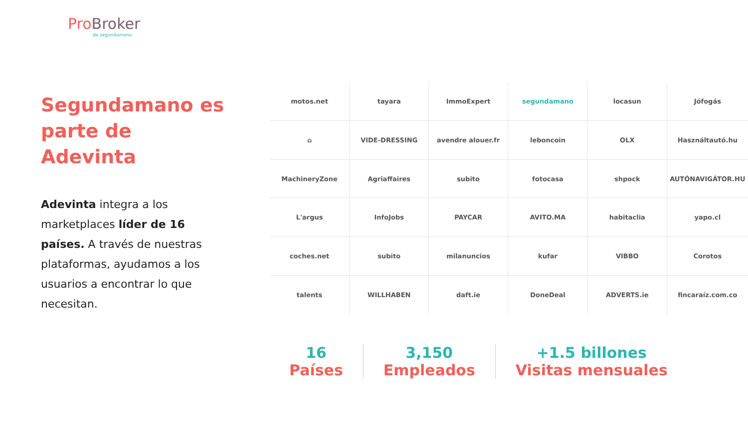ProBroker
de segundamano
Segundamano es parte de Adevinta
Adevinta integra a los marketplaces líder de 16 países. A través de nuestras plataformas, ayudamos a los usuarios a encontrar lo que necesitan.
| motos.net | tayara | ImmoExpert | segundamano | locasun | Jófogás |
| ⌂ | VIDE-DRESSING | avendre alouer.fr | leboncoin | OLX | Használtautó.hu |
| MachineryZone | Agriaffaires | subito | fotocasa | shpock | AUTÓNAVIGÁTOR.HU |
| L'argus | InfoJobs | PAYCAR | AVITO.MA | habitaclia | yapo.cl |
| coches.net | subito | milanuncios | kufar | VIBBO | Corotos |
| talents | WILLHABEN | daft.ie | DoneDeal | ADVERTS.ie | fincaraíz.com.co |
16
Países
3,150
Empleados
+1.5 billones
Visitas mensuales